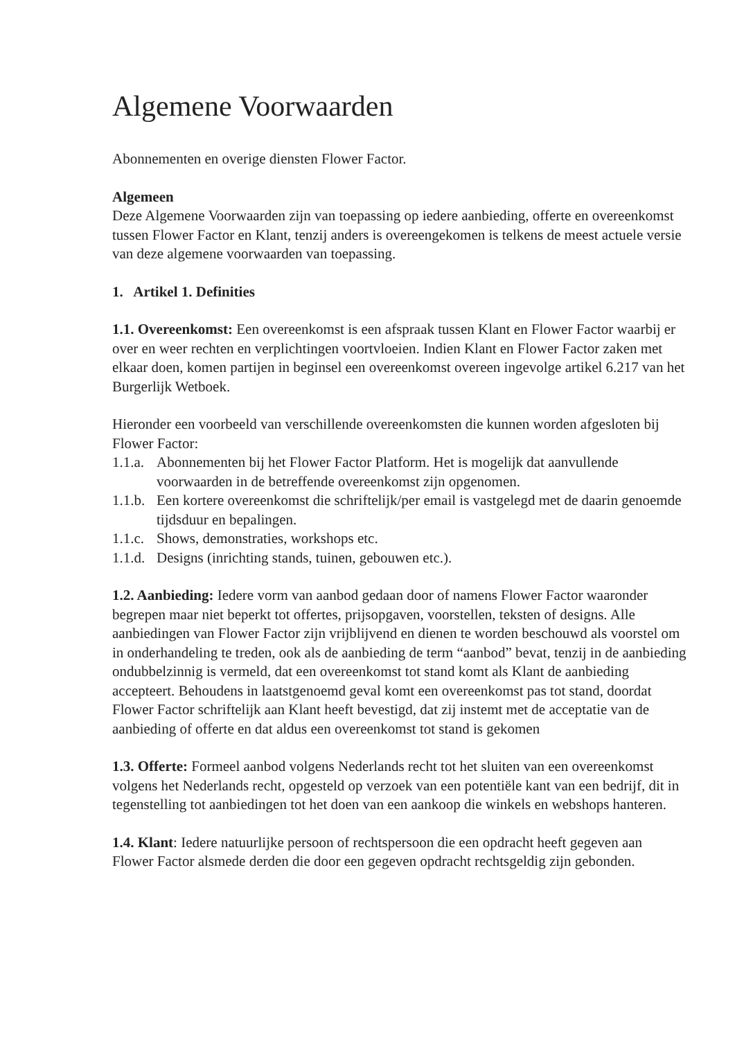Algemene Voorwaarden
Abonnementen en overige diensten Flower Factor.
Algemeen
Deze Algemene Voorwaarden zijn van toepassing op iedere aanbieding, offerte en overeenkomst tussen Flower Factor en Klant, tenzij anders is overeengekomen is telkens de meest actuele versie van deze algemene voorwaarden van toepassing.
1. Artikel 1. Definities
1.1. Overeenkomst: Een overeenkomst is een afspraak tussen Klant en Flower Factor waarbij er over en weer rechten en verplichtingen voortvloeien. Indien Klant en Flower Factor zaken met elkaar doen, komen partijen in beginsel een overeenkomst overeen ingevolge artikel 6.217 van het Burgerlijk Wetboek.
Hieronder een voorbeeld van verschillende overeenkomsten die kunnen worden afgesloten bij Flower Factor:
1.1.a. Abonnementen bij het Flower Factor Platform. Het is mogelijk dat aanvullende voorwaarden in de betreffende overeenkomst zijn opgenomen.
1.1.b. Een kortere overeenkomst die schriftelijk/per email is vastgelegd met de daarin genoemde tijdsduur en bepalingen.
1.1.c. Shows, demonstraties, workshops etc.
1.1.d. Designs (inrichting stands, tuinen, gebouwen etc.).
1.2. Aanbieding: Iedere vorm van aanbod gedaan door of namens Flower Factor waaronder begrepen maar niet beperkt tot offertes, prijsopgaven, voorstellen, teksten of designs. Alle aanbiedingen van Flower Factor zijn vrijblijvend en dienen te worden beschouwd als voorstel om in onderhandeling te treden, ook als de aanbieding de term “aanbod” bevat, tenzij in de aanbieding ondubbelzinnig is vermeld, dat een overeenkomst tot stand komt als Klant de aanbieding accepteert. Behoudens in laatstgenoemd geval komt een overeenkomst pas tot stand, doordat Flower Factor schriftelijk aan Klant heeft bevestigd, dat zij instemt met de acceptatie van de aanbieding of offerte en dat aldus een overeenkomst tot stand is gekomen
1.3. Offerte: Formeel aanbod volgens Nederlands recht tot het sluiten van een overeenkomst volgens het Nederlands recht, opgesteld op verzoek van een potentiële kant van een bedrijf, dit in tegenstelling tot aanbiedingen tot het doen van een aankoop die winkels en webshops hanteren.
1.4. Klant: Iedere natuurlijke persoon of rechtspersoon die een opdracht heeft gegeven aan Flower Factor alsmede derden die door een gegeven opdracht rechtsgeldig zijn gebonden.